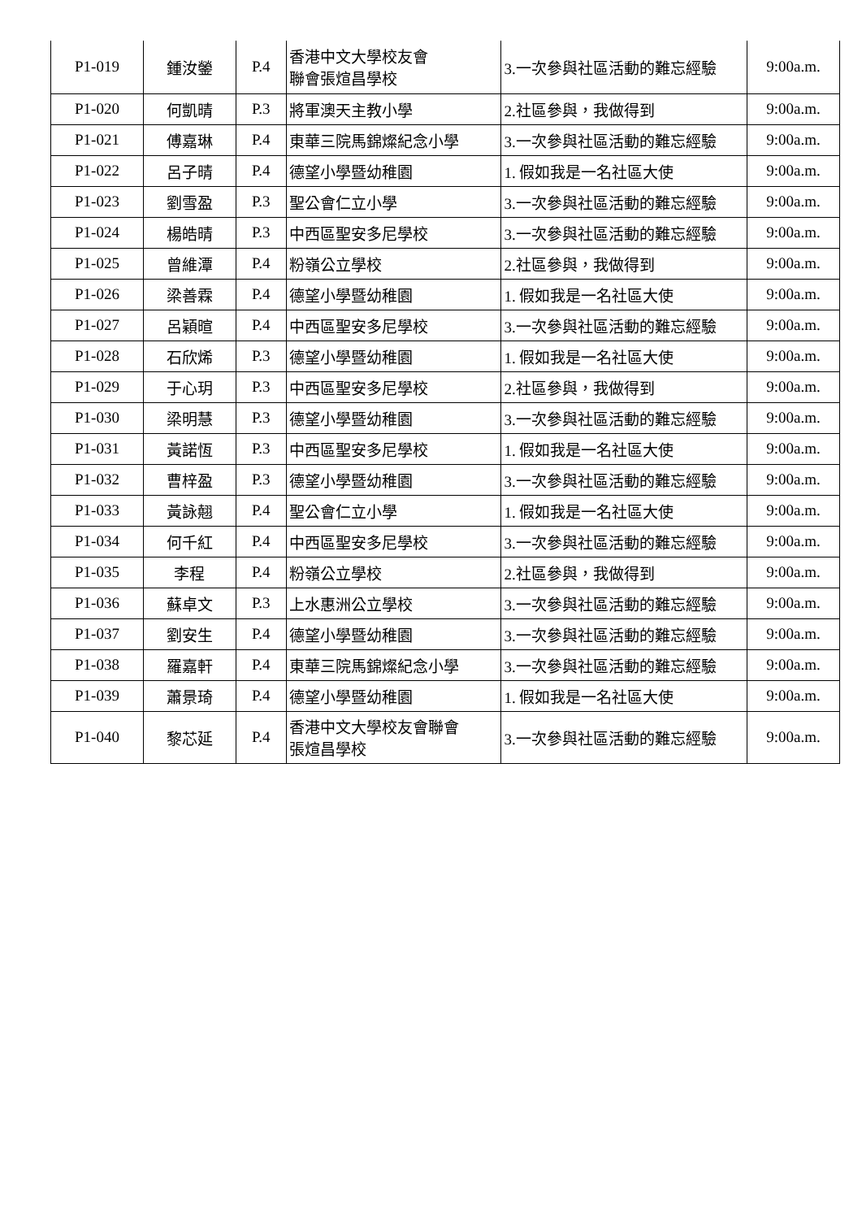| P1-019 | 鍾汝鎣 | P.4 | 香港中文大學校友會 聯會張煊昌學校 | 3.一次參與社區活動的難忘經驗 | 9:00a.m. |
| P1-020 | 何凱晴 | P.3 | 將軍澳天主教小學 | 2.社區參與，我做得到 | 9:00a.m. |
| P1-021 | 傅嘉琳 | P.4 | 東華三院馬錦燦紀念小學 | 3.一次參與社區活動的難忘經驗 | 9:00a.m. |
| P1-022 | 呂子晴 | P.4 | 德望小學暨幼稚園 | 1. 假如我是一名社區大使 | 9:00a.m. |
| P1-023 | 劉雪盈 | P.3 | 聖公會仁立小學 | 3.一次參與社區活動的難忘經驗 | 9:00a.m. |
| P1-024 | 楊皓晴 | P.3 | 中西區聖安多尼學校 | 3.一次參與社區活動的難忘經驗 | 9:00a.m. |
| P1-025 | 曾維潭 | P.4 | 粉嶺公立學校 | 2.社區參與，我做得到 | 9:00a.m. |
| P1-026 | 梁善霖 | P.4 | 德望小學暨幼稚園 | 1. 假如我是一名社區大使 | 9:00a.m. |
| P1-027 | 呂穎暄 | P.4 | 中西區聖安多尼學校 | 3.一次參與社區活動的難忘經驗 | 9:00a.m. |
| P1-028 | 石欣烯 | P.3 | 德望小學暨幼稚園 | 1. 假如我是一名社區大使 | 9:00a.m. |
| P1-029 | 于心玥 | P.3 | 中西區聖安多尼學校 | 2.社區參與，我做得到 | 9:00a.m. |
| P1-030 | 梁明慧 | P.3 | 德望小學暨幼稚園 | 3.一次參與社區活動的難忘經驗 | 9:00a.m. |
| P1-031 | 黃諾恆 | P.3 | 中西區聖安多尼學校 | 1. 假如我是一名社區大使 | 9:00a.m. |
| P1-032 | 曹梓盈 | P.3 | 德望小學暨幼稚園 | 3.一次參與社區活動的難忘經驗 | 9:00a.m. |
| P1-033 | 黃詠翹 | P.4 | 聖公會仁立小學 | 1. 假如我是一名社區大使 | 9:00a.m. |
| P1-034 | 何千紅 | P.4 | 中西區聖安多尼學校 | 3.一次參與社區活動的難忘經驗 | 9:00a.m. |
| P1-035 | 李程 | P.4 | 粉嶺公立學校 | 2.社區參與，我做得到 | 9:00a.m. |
| P1-036 | 蘇卓文 | P.3 | 上水惠洲公立學校 | 3.一次參與社區活動的難忘經驗 | 9:00a.m. |
| P1-037 | 劉安生 | P.4 | 德望小學暨幼稚園 | 3.一次參與社區活動的難忘經驗 | 9:00a.m. |
| P1-038 | 羅嘉軒 | P.4 | 東華三院馬錦燦紀念小學 | 3.一次參與社區活動的難忘經驗 | 9:00a.m. |
| P1-039 | 蕭景琦 | P.4 | 德望小學暨幼稚園 | 1. 假如我是一名社區大使 | 9:00a.m. |
| P1-040 | 黎芯延 | P.4 | 香港中文大學校友會聯會 張煊昌學校 | 3.一次參與社區活動的難忘經驗 | 9:00a.m. |